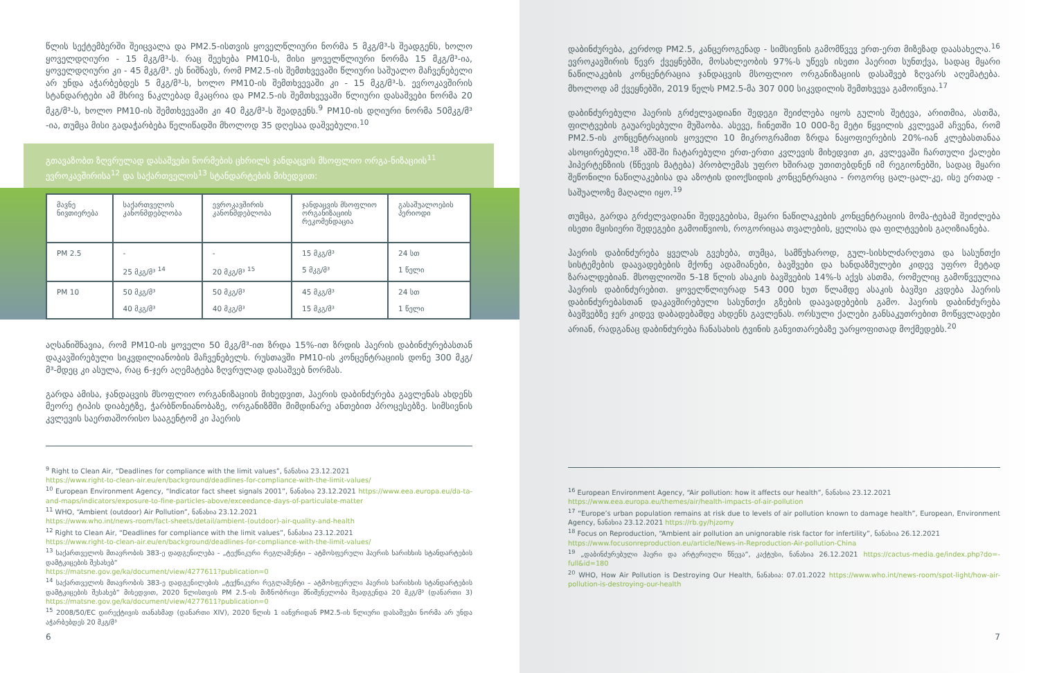წლის სექტემბერში შეიცვალა და PM2.5-ისთვის ყოველწლიური ნორმა 5 მკგ/მ³-ს შეადგენს, ხოლო ყოველდღიური - 15 მკგ/მ³-ს. რაც შეეხება PM10-ს, მისი ყოველწლიური ნორმა 15 მკგ/მ³-ია, ყოველდღიური კი - 45 მკგ/მ³. ეს ნიშნავს, რომ PM2.5-ის შემთხვევაში წლიური საშუალო მაჩვენებელი არ უნდა აჭარბებდეს 5 მკგ/მ³-ს, ხოლო PM10-ის შემთხვევაში კი - 15 მკგ/მ³-ს. ევროკავშირის სტანდარტები ამ მხრივ ნაკლებად მკაცრია და PM2.5-ის შემთხვევაში წლიური დასაშვები ნორმა 20 მკგ/მ³-ს, ხოლო PM10-ის შემთხვევაში კი 40 მკგ/მ³-ს შეადგენს.<sup>9</sup> PM10-ის დღიური ნორმა 50მკგ/მ³ -ია, თუმცა მისი გადაჭარბება წელიწადში მხოლოდ 35 დღესაა დაშვებული.<sup>10</sup>
გთავაზობთ ზღვრულად დასაშვები ნორმების ცხრილს ჯანდაცვის მსოფლიო ორგა-ნიზაციის<sup>11</sup> ევროკავშირისა<sup>12</sup> და საქართველოს<sup>13</sup> სტანდარტების მიხედვით:
| მავნე ნივთიერება | საქართველოს კანონმდებლობა | ევროკავშირის კანონმდებლობა | ჯანდაცვის მსოფლიო ორგანიზაციის რეკომენდაცია | გასაშუალოების პერიოდი |
| --- | --- | --- | --- | --- |
| PM 2.5 | - 25 მკგ/მ³ <sup>14</sup> | - 20 მკგ/მ³ <sup>15</sup> | 15 მკგ/მ³ 5 მკგ/მ³ | 24 სთ 1 წელი |
| PM 10 | 50 მკგ/მ³ 40 მკგ/მ³ | 50 მკგ/მ³ 40 მკგ/მ³ | 45 მკგ/მ³ 15 მკგ/მ³ | 24 სთ 1 წელი |
აღსანიშნავია, რომ PM10-ის ყოველი 50 მკგ/მ³-ით ზრდა 15%-ით ზრდის ჰაერის დაბინძურებასთან დაკავშირებული სიკვდილიანობის მაჩვენებელს. რუსთავში PM10-ის კონცენტრაციის დონე 300 მკგ/მ³-მდეც კი ასულა, რაც 6-ჯერ აღემატება ზღვრულად დასაშვებ ნორმას.
გარდა ამისა, ჯანდაცვის მსოფლიო ორგანიზაციის მიხედვით, ჰაერის დაბინძურება გავლენას ახდენს მეორე ტიპის დიაბეტზე, ჭარბწონიანობაზე, ორგანიზმში მიმდინარე ანთებით პროცესებზე. სიმსივნის კვლევის საერთაშორისო სააგენტომ კი ჰაერის
<sup>9</sup> Right to Clean Air, “Deadlines for compliance with the limit values”, ნანახია 23.12.2021
https://www.right-to-clean-air.eu/en/background/deadlines-for-compliance-with-the-limit-values/
<sup>10</sup> European Environment Agency, “Indicator fact sheet signals 2001”, ნანახია 23.12.2021 https://www.eea.europa.eu/da-ta-and-maps/indicators/exposure-to-fine-particles-above/exceedance-days-of-particulate-matter
<sup>11</sup> WHO, “Ambient (outdoor) Air Pollution”, ნანახია 23.12.2021
https://www.who.int/news-room/fact-sheets/detail/ambient-(outdoor)-air-quality-and-health
<sup>12</sup> Right to Clean Air, “Deadlines for compliance with the limit values”, ნანახია 23.12.2021
https://www.right-to-clean-air.eu/en/background/deadlines-for-compliance-with-the-limit-values/
<sup>13</sup> საქართველოს მთავრობის 383-ე დადგენილება - „ტექნიკური რეგლამენტი – ატმოსფერული ჰაერის ხარისხის სტანდარტების დამტკიცების შესახებ“
https://matsne.gov.ge/ka/document/view/4277611?publication=0
<sup>14</sup> საქართველოს მთავრობის 383-ე დადგენილების „ტექნიკური რეგლამენტი – ატმოსფერული ჰაერის ხარისხის სტანდარტების დამტკიცების შესახებ“ მიხედვით, 2020 წლისთვის PM 2.5-ის მიზნობრივი მნიშვნელობა შეადგენდა 20 მკგ/მ³ (დანართი 3) https://matsne.gov.ge/ka/document/view/4277611?publication=0
<sup>15</sup> 2008/50/EC დირექტივის თანახმად (დანართი XIV), 2020 წლის 1 იანვრიდან PM2.5-ის წლიური დასაშვები ნორმა არ უნდა აჭარბებდეს 20 მკგ/მ³
6
დაბინძურება, კერძოდ PM2.5, კანცეროგენად - სიმსივნის გამომწვევ ერთ-ერთ მიზეზად დაასახელა.<sup>16</sup> ევროკავშირის წევრ ქვეყნებში, მოსახლეობის 97%-ს უწევს ისეთი ჰაერით სუნთქვა, სადაც მყარი ნაწილაკების კონცენტრაცია ჯანდაცვის მსოფლიო ორგანიზაციის დასაშვებ ზღვარს აღემატება. მხოლოდ ამ ქვეყნებში, 2019 წელს PM2.5-მა 307 000 სიკვდილის შემთხვევა გამოიწვია.<sup>17</sup>
დაბინძურებული ჰაერის გრძელვადიანი შედეგი შეიძლება იყოს გულის შეტევა, არითმია, ასთმა, ფილტვების გაუარესებული მუშაობა. ასევე, ჩინეთში 10 000-ზე მეტი წყვილის კვლევამ აჩვენა, რომ PM2.5-ის კონცენტრაციის ყოველი 10 მიკროგრამით ზრდა ნაყოფიერების 20%-იან კლებასთანაა ასოცირებული.<sup>18</sup> აშშ-ში ჩატარებული ერთ-ერთი კვლევის მიხედვით კი, კვლევაში ჩართული ქალები ჰიპერტენზიის (წნევის მატება) პრობლემას უფრო ხშირად უთითებდნენ იმ რეგიონებში, სადაც მყარი შეწონილი ნაწილაკებისა და აზოტის დიოქსიდის კონცენტრაცია - როგორც ცალ-ცალ-კე, ისე ერთად - საშუალოზე მაღალი იყო.<sup>19</sup>
თუმცა, გარდა გრძელვადიანი შედეგებისა, მყარი ნაწილაკების კონცენტრაციის მომა-ტებამ შეიძლება ისეთი მყისიერი შედეგები გამოიწვიოს, როგორიცაა თვალების, ყელისა და ფილტვების გაღიზიანება.
ჰაერის დაბინძურება ყველას გვეხება, თუმცა, სამწუხაროდ, გულ-სისხლძარღვთა და სასუნთქი სისტემების დაავადებების მქონე ადამიანები, ბავშვები და ხანდაზმულები კიდევ უფრო მეტად ზარალდებიან. მსოფლიოში 5-18 წლის ასაკის ბავშვების 14%-ს აქვს ასთმა, რომელიც გამოწვეულია ჰაერის დაბინძურებით. ყოველწლიურად 543 000 ხუთ წლამდე ასაკის ბავშვი კვდება ჰაერის დაბინძურებასთან დაკავშირებული სასუნთქი გზების დაავადებების გამო. ჰაერის დაბინძურება ბავშვებზე ჯერ კიდევ დაბადებამდე ახდენს გავლენას. ორსული ქალები განსაკუთრებით მოწყვლადები არიან, რადგანაც დაბინძურება ჩანასახის ტვინის განვითარებაზე უარყოფითად მოქმედებს.<sup>20</sup>
<sup>16</sup> European Environment Agency, “Air pollution: how it affects our health”, ნანახია 23.12.2021
https://www.eea.europa.eu/themes/air/health-impacts-of-air-pollution
<sup>17</sup> “Europe’s urban population remains at risk due to levels of air pollution known to damage health”, European, Environment Agency, ნანახია 23.12.2021 https://rb.gy/hjzomy
<sup>18</sup> Focus on Reproduction, “Ambient air pollution an unignorable risk factor for infertility”, ნანახია 26.12.2021
https://www.focusonreproduction.eu/article/News-in-Reproduction-Air-pollution-China
<sup>19</sup> „დაბინძურებული ჰაერი და არტერიული წნევა“, კაქტუსი, ნანახია 26.12.2021 https://cactus-media.ge/index.php?do=-full&id=180
<sup>20</sup> WHO, How Air Pollution is Destroying Our Health, ნანახია: 07.01.2022 https://www.who.int/news-room/spot-light/how-air-pollution-is-destroying-our-health
7